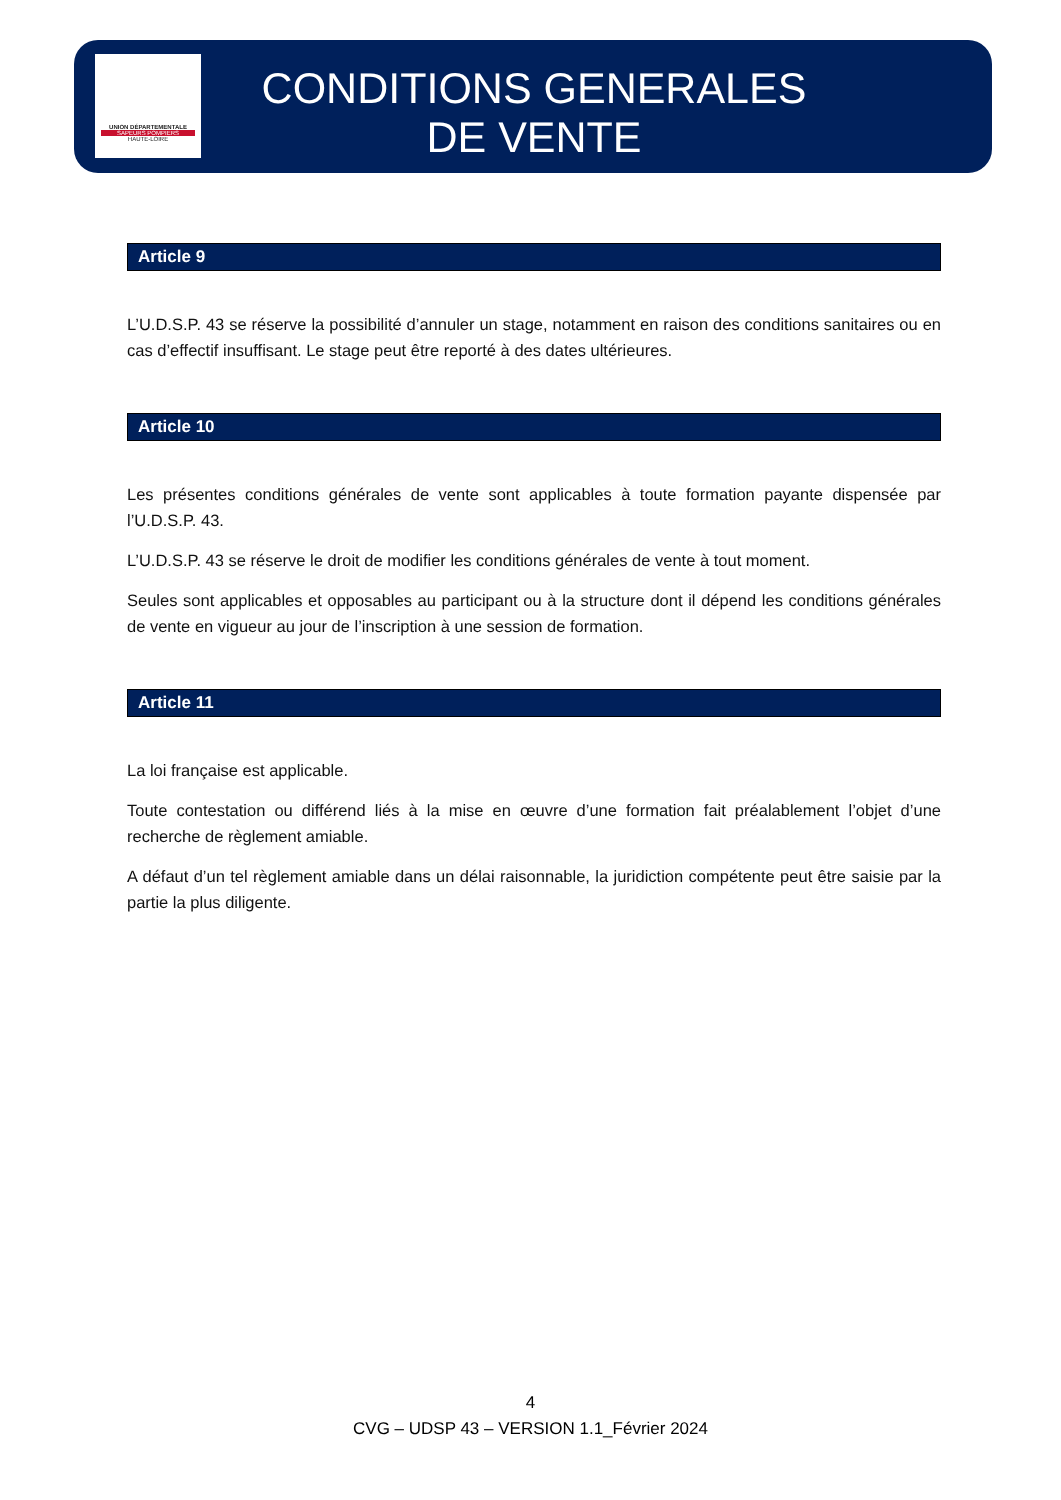UNION DÉPARTEMENTALE
SAPEURS POMPIERS
HAUTE-LOIRE
CONDITIONS GENERALES
DE VENTE
Article 9
L’U.D.S.P. 43 se réserve la possibilité d’annuler un stage, notamment en raison des conditions sanitaires ou en cas d’effectif insuffisant. Le stage peut être reporté à des dates ultérieures.
Article 10
Les présentes conditions générales de vente sont applicables à toute formation payante dispensée par l’U.D.S.P. 43.
L’U.D.S.P. 43 se réserve le droit de modifier les conditions générales de vente à tout moment.
Seules sont applicables et opposables au participant ou à la structure dont il dépend les conditions générales de vente en vigueur au jour de l’inscription à une session de formation.
Article 11
La loi française est applicable.
Toute contestation ou différend liés à la mise en œuvre d’une formation fait préalablement l’objet d’une recherche de règlement amiable.
A défaut d’un tel règlement amiable dans un délai raisonnable, la juridiction compétente peut être saisie par la partie la plus diligente.
4
CVG – UDSP 43 – VERSION 1.1_Février 2024